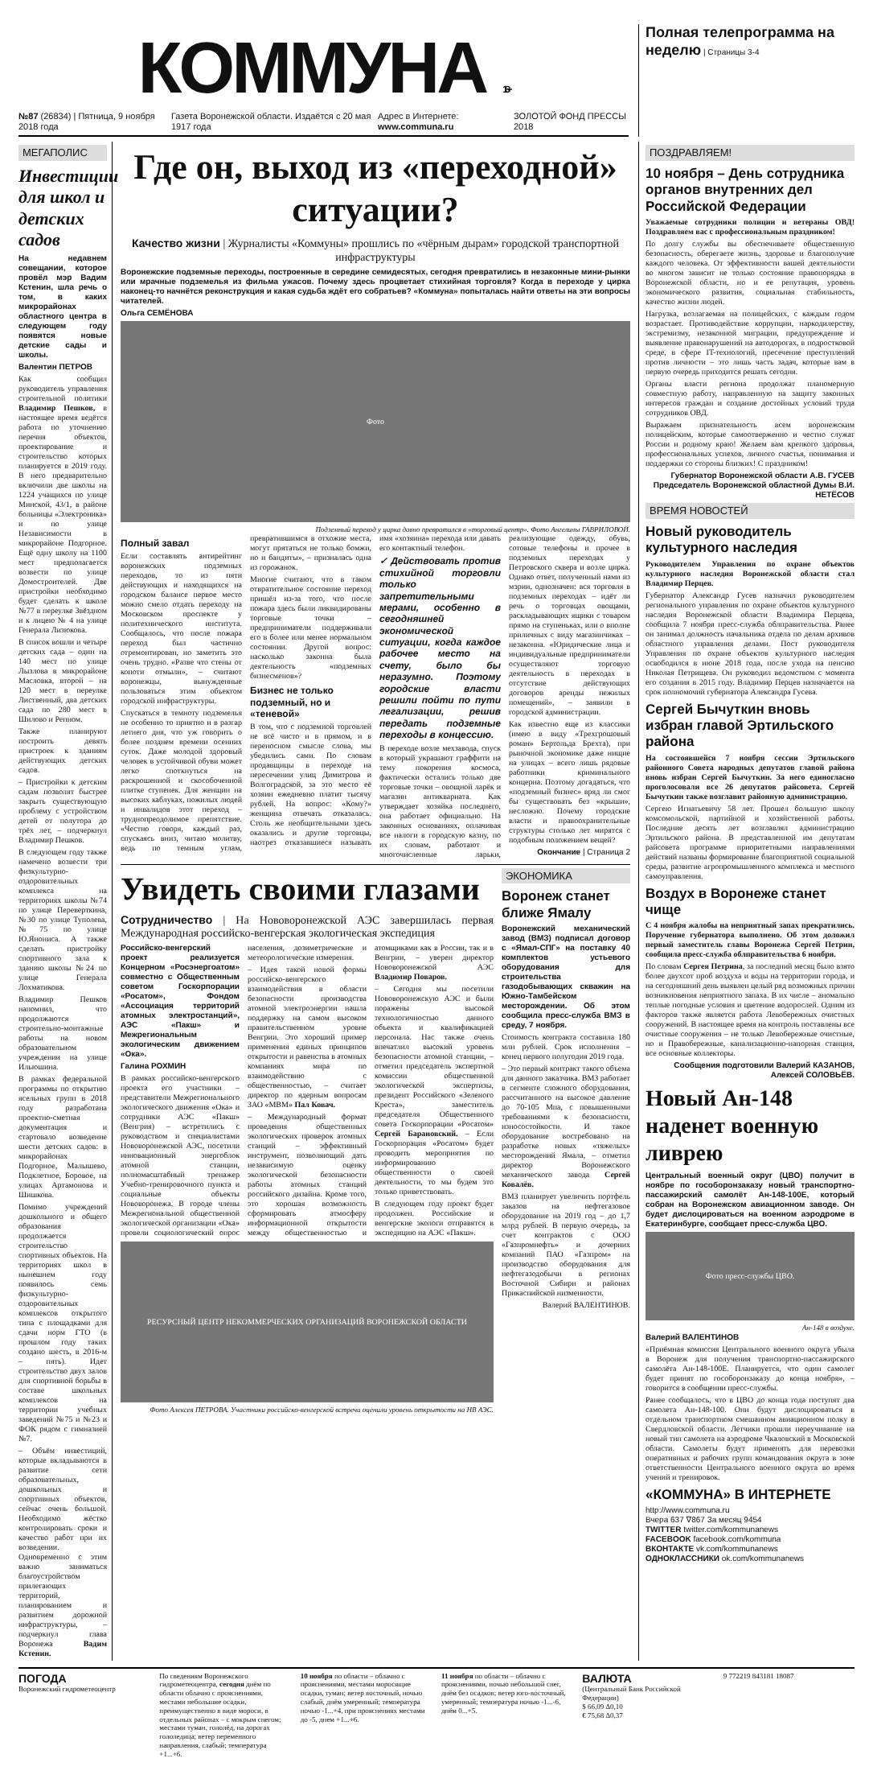КОММУНА 16+
№87 (26834) | Пятница, 9 ноября 2018 года Газета Воронежской области. Издаётся с 20 мая 1917 года Адрес в Интернете: www.communa.ru ЗОЛОТОЙ ФОНД ПРЕССЫ 2018
Полная телепрограмма на неделю | Страницы 3-4
МЕГАПОЛИС
Инвестиции для школ и детских садов
На недавнем совещании, которое провёл мэр Вадим Кстенин, шла речь о том, в каких микрорайонах областного центра в следующем году появятся новые детские сады и школы.
Валентин ПЕТРОВ
Как сообщил руководитель управления строительной политики Владимир Пешков, в настоящее время ведётся работа по уточнению перечня объектов, проектирование и строительство которых планируется в 2019 году. В него предварительно включили две школы на 1224 учащихся по улице Минской, 43/1, в районе больницы «Электроника» и по улице Независимости в микрорайоне Подгорное. Ещё одну школу на 1100 мест предполагается возвести по улице Домостроителей. Две пристройки необходимо будет сделать к школе №77 в переулке Звёздном и к лицею № 4 на улице Генерала Лизюкова.
В список вошли и четыре детских сада – один на 140 мест по улице Лызлова в микрорайоне Масловка, второй – на 120 мест в переулке Лиственный, два детских сада по 280 мест в Шилово и Репном.
Также планируют построить девять пристроек к зданиям действующих детских садов.
– Пристройки к детским садам позволят быстрее закрыть существующую проблему с устройством детей от полутора до трёх лет, – подчеркнул Владимир Пешков.
В следующем году также намечено возвести три физкультурно-оздоровительных комплекса на территориях школы №74 по улице Переверткина, №30 по улице Туполева, №75 по улице Ю.Янониса. А также сделать пристройку спортивного зала к зданию школы №24 по улице Генерала Лохматикова.
Владимир Пешков напомнил, что продолжаются строительно-монтажные работы на новом образовательном учреждении на улице Ильюшина.
В рамках федеральной программы по открытию ясельных групп в 2018 году разработана проектно-сметная документация и стартовало возведение шести детских садов: в микрорайонах Подгорное, Малышево, Подклетное, Боровое, на улицах Артамонова и Шишкова.
Помимо учреждений дошкольного и общего образования продолжается строительство спортивных объектов. На территориях школ в нынешнем году появилось семь физкультурно-оздоровительных комплексов открытого типа с площадками для сдачи норм ГТО (в прошлом году таких создано шесть, в 2016-м – пять). Идет строительство двух залов для спортивной борьбы в составе школьных комплексов на территории учебных заведений №75 и №23 и ФОК рядом с гимназией №7.
– Объём инвестиций, которые вкладываются в развитие сети образовательных, дошкольных и спортивных объектов, сейчас очень большой. Необходимо жёстко контролировать сроки и качество работ при их возведении. Одновременно с этим важно заниматься благоустройством прилегающих территорий, планированием и развитием дорожной инфраструктуры, – подчеркнул глава Воронежа Вадим Кстенин.
Где он, выход из «переходной» ситуации?
Качество жизни | Журналисты «Коммуны» прошлись по «чёрным дырам» городской транспортной инфраструктуры
Воронежские подземные переходы, построенные в середине семидесятых, сегодня превратились в незаконные мини-рынки или мрачные подземелья из фильма ужасов. Почему здесь процветает стихийная торговля? Когда в переходе у цирка наконец-то начнётся реконструкция и какая судьба ждёт его собратьев? «Коммуна» попыталась найти ответы на эти вопросы читателей.
Ольга СЕМЁНОВА
Фото
Подземный переход у цирка давно превратился в «торговый центр». Фото Ангелины ГАВРИЛОВОЙ.
Полный завал
Если составлять антирейтинг воронежских подземных переходов, то из пяти действующих и находящихся на городском балансе первое место можно смело отдать переходу на Московском проспекте у политехнического института. Сообщалось, что после пожара переход был частично отремонтирован, но заметить это очень трудно. «Разве что стены от копоти отмыли», – считают воронежцы, вынужденные пользоваться этим объектом городской инфраструктуры.
Спускаться в темноту подземелья не особенно то приятно и в разгар летнего дня, что уж говорить о более позднем времени осенних суток. Даже молодой здоровый человек в устойчивой обуви может легко споткнуться на раскрошенной и скособоченной плитке ступенек. Для женщин на высоких каблуках, пожилых людей и инвалидов этот переход – труднопреодолимое препятствие. «Честно говоря, каждый раз, спускаясь вниз, читаю молитву, ведь по темным углам, превратившимся в отхожие места, могут прятаться не только бомжи, но и бандиты», – призналась одна из горожанок.
Многие считают, что в таком отвратительное состояние переход пришёл из-за того, что после пожара здесь были ликвидированы торговые точки – предприниматели поддерживали его в более или менее нормальном состоянии. Другой вопрос: насколько законна была деятельность «подземных бизнесменов»?
Бизнес не только подземный, но и «теневой»
В том, что с подземной торговлей не всё чисто и в прямом, и в переносном смысле слова, мы убедились сами. По словам продавщицы в переходе на пересечении улиц Димитрова и Волгоградской, за это место её хозяин ежедневно платит тысячу рублей. На вопрос: «Кому?» женщина отвечать отказалась. Столь же необщительными здесь оказались и другие торговцы, наотрез отказавшиеся называть имя «хозяина» перехода или давать его контактный телефон.
✓ Действовать против стихийной торговли только запретительными мерами, особенно в сегодняшней экономической ситуации, когда каждое рабочее место на счету, было бы неразумно. Поэтому городские власти решили пойти по пути легализации, решив передать подземные переходы в концессию.
В переходе возле мехзавода, спуск в который украшают граффити на тему покорения космоса, фактически остались только две торговые точки – овощной ларёк и магазин антиквариата. Как утверждает хозяйка последнего, она работает официально. На законных основаниях, оплачивая все налоги в городскую казну, по их словам, работают и многочисленные ларьки, реализующие одежду, обувь, сотовые телефоны и прочее в подземных переходах у Петровского сквера и возле цирка. Однако ответ, полученный нами из мэрии, однозначен: вся торговля в подземных переходах – идёт ли речь о торговцах овощами, раскладывающих ящики с товаром прямо на ступеньках, или о вполне приличных с виду магазинчиках – незаконна. «Юридические лица и индивидуальные предприниматели осуществляют торговую деятельность в переходах в отсутствие действующих договоров аренды нежилых помещений», – заявили в городской администрации.
Как известно еще из классики (имею в виду «Трехгрошовый роман» Бертольда Брехта), при рыночной экономике даже нищие на улицах – всего лишь рядовые работники криминального концерна. Поэтому догадаться, что «подземный бизнес» вряд ли смог бы существовать без «крыши», несложно. Почему городские власти и правоохранительные структуры столько лет мирятся с подобным положением вещей?
Окончание | Страница 2
Увидеть своими глазами
Сотрудничество | На Нововоронежской АЭС завершилась первая Международная российско-венгерская экологическая экспедиция
Российско-венгерский проект реализуется Концерном «Росэнергоатом» совместно с Общественным советом Госкорпорации «Росатом», Фондом «Ассоциация территорий атомных электростанций», АЭС «Пакш» и Межрегиональным экологическим движением «Ока».
Галина РОХМИН
В рамках российско-венгерского проекта его участники – представители Межрегионального экологического движения «Ока» и сотрудники АЭС «Пакш» (Венгрия) – встретились с руководством и специалистами Нововоронежской АЭС, посетили инновационный энергоблок атомной станции, полномасштабный тренажер Учебно-тренировочного пункта и социальные объекты Нововоронежа. В городе члены Межрегиональной общественной экологической организации «Ока» провели социологический опрос населения, дозиметрические и метеорологические измерения.
– Идея такой новой формы российско-венгерского взаимодействия в области безопасности производства атомной электроэнергии нашла поддержку на самом высоком правительственном уровне Венгрии. Это хороший пример применения единых принципов открытости и равенства в атомных компаниях мира по взаимодействию с общественностью, – считает директор по ядерным вопросам ЗАО «МВМ» Пал Ковач.
– Международный формат проведения общественных экологических проверок атомных станций – эффективный инструмент, позволяющий дать независимую оценку экологической безопасности работы атомных станций российского дизайна. Кроме того, это хорошая возможность сформировать атмосферу информационной открытости между общественностью и атомщиками как в России, так и в Венгрии, – уверен директор Нововоронежской АЭС Владимир Поваров.
– Сегодня мы посетили Нововоронежскую АЭС и были поражены высокой технологичностью данного объекта и квалификацией персонала. Нас также очень впечатлил высокий уровень безопасности атомной станции, – отметил председатель экспертной комиссии общественной экологической экспертизы, президент Российского «Зеленого Креста», заместитель председателя Общественного совета Госкорпорации «Росатом» Сергей Барановский. – Если Госкорпорация «Росатом» будет проводить мероприятия по информированию общественности о своей деятельности, то мы будем это только приветствовать.
В следующем году проект будет продолжен. Российские и венгерские экологи отправятся в экспедицию на АЭС «Пакш».
РЕСУРСНЫЙ ЦЕНТР НЕКОММЕРЧЕСКИХ ОРГАНИЗАЦИЙ ВОРОНЕЖСКОЙ ОБЛАСТИ
Фото Алексея ПЕТРОВА. Участники российско-венгерской встречи оценили уровень открытости на НВ АЭС.
ЭКОНОМИКА
Воронеж станет ближе Ямалу
Воронежский механический завод (ВМЗ) подписал договор с «Ямал-СПГ» на поставку 40 комплектов устьевого оборудования для строительства газодобывающих скважин на Южно-Тамбейском месторождении. Об этом сообщила пресс-служба ВМЗ в среду, 7 ноября.
Стоимость контракта составила 180 млн рублей. Срок исполнения – конец первого полугодия 2019 года.
– Это первый контракт такого объема для данного заказчика. ВМЗ работает в сегменте сложного оборудования, рассчитанного на высокое давление до 70-105 Мпа, с повышенными требованиями к безопасности, износостойкости. И такое оборудование востребовано на разработке новых «тяжелых» месторождений Ямала, – отметил директор Воронежского механического завода Сергей Ковалёв.
ВМЗ планирует увеличить портфель заказов на нефтегазовое оборудование на 2019 год – до 1,7 млрд рублей. В первую очередь, за счет контрактов с ООО «Газпромнефть» и дочерних компаний ПАО «Газпром» на производство оборудования для нефтегазодобычи в регионах Восточной Сибири и районах Прикаспийской низменности.
Валерий ВАЛЕНТИНОВ.
ПОЗДРАВЛЯЕМ!
10 ноября – День сотрудника органов внутренних дел Российской Федерации
Уважаемые сотрудники полиции и ветераны ОВД! Поздравляем вас с профессиональным праздником!
По долгу службы вы обеспечиваете общественную безопасность, оберегаете жизнь, здоровье и благополучие каждого человека. От эффективности вашей деятельности во многом зависит не только состояние правопорядка в Воронежской области, но и ее репутация, уровень экономического развития, социальная стабильность, качество жизни людей.
Нагрузка, возлагаемая на полицейских, с каждым годом возрастает. Противодействие коррупции, наркодилерству, экстремизму, незаконной миграции, предупреждение и выявление правонарушений на автодорогах, в подростковой среде, в сфере IT-технологий, пресечение преступлений против личности – это лишь часть задач, которые вам в первую очередь приходится решать сегодня.
Органы власти региона продолжат планомерную совместную работу, направленную на защиту законных интересов граждан и создание достойных условий труда сотрудников ОВД.
Выражаем признательность всем воронежским полицейским, которые самоотверженно и честно служат России и родному краю! Желаем вам крепкого здоровья, профессиональных успехов, личного счастья, понимания и поддержки со стороны близких! С праздником!
Губернатор Воронежской области А.В. ГУСЕВ
Председатель Воронежской областной Думы В.И. НЕТЁСОВ
ВРЕМЯ НОВОСТЕЙ
Новый руководитель культурного наследия
Руководителем Управления по охране объектов культурного наследия Воронежской области стал Владимир Перцев.
Губернатор Александр Гусев назначил руководителем регионального управления по охране объектов культурного наследия Воронежской области Владимира Перцева, сообщила 7 ноября пресс-служба облправительства. Ранее он занимал должность начальника отдела по делам архивов областного управления делами. Пост руководителя Управления по охране объектов культурного наследия освободился в июне 2018 года, после ухода на пенсию Николая Петрищева. Он руководил ведомством с момента его создания в 2015 году. Владимир Перцев назначается на срок полномочий губернатора Александра Гусева.
Сергей Бычуткин вновь избран главой Эртильского района
На состоявшейся 7 ноября сессии Эртильского районного Совета народных депутатов главой района вновь избран Сергей Бычуткин. За него единогласно проголосовали все 26 депутатов райсовета. Сергей Бычуткин также возглавит районную администрацию.
Сергею Игнатьевичу 58 лет. Прошел большую школу комсомольской, партийной и хозяйственной работы. Последние десять лет возглавлял администрацию Эртильского района. В представленной им депутатам райсовета программе приоритетными направлениями действий названы формирование благоприятной социальной среды, развитие агропромышленного комплекса и местного самоуправления.
Воздух в Воронеже станет чище
С 4 ноября жалобы на неприятный запах прекратились. Поручение губернатора выполнено. Об этом доложил первый заместитель главы Воронежа Сергей Петрин, сообщила пресс-служба облправительства 6 ноября.
По словам Сергея Петрина, за последний месяц было взято более двухсот проб воздуха и воды на территории города, и на сегодняшний день выявлен целый ряд возможных причин возникновения неприятного запаха. В их числе – аномально теплые погодные условия и цветение водорослей. Одним из факторов также является работа Левобережных очистных сооружений. В настоящее время на контроль поставлены все очистные сооружения – не только Левобережные очистные, но и Правобережные, канализационно-напорная станция, все основные коллекторы.
Сообщения подготовили Валерий КАЗАНОВ, Алексей СОЛОВЬЁВ.
Новый Ан-148 наденет военную ливрею
Центральный военный округ (ЦВО) получит в ноябре по гособоронзаказу новый транспортно-пассажирский самолёт Ан-148-100Е, который собран на Воронежском авиационном заводе. Он будет дислоцироваться на военном аэродроме в Екатеринбурге, сообщает пресс-служба ЦВО.
Фото пресс-службы ЦВО.
Ан-148 в воздухе.
Валерий ВАЛЕНТИНОВ
«Приёмная комиссия Центрального военного округа убыла в Воронеж для получения транспортно-пассажирского самолёта Ан-148-100Е. Планируется, что один самолет будет принят по гособоронзаказу до конца ноября», – говорится в сообщении пресс-службы.
Ранее сообщалось, что в ЦВО до конца года поступят два самолета Ан-148-100. Они будут дислоцироваться в отдельном транспортном смешанном авиационном полку в Свердловской области. Летчики прошли переучивание на новый тип самолета на аэродроме Чкаловский в Московской области. Самолеты будут применять для перевозки оперативных и рабочих групп командования округа в зоне ответственности Центрального военного округа во время учений и тренировок.
«КОММУНА» В ИНТЕРНЕТЕ
http://www.communa.ru
Вчера 637 ∇867 За месяц 9454
TWITTER twitter.com/kommunanews
FACEBOOK facebook.com/kommuna
ВКОНТАКТЕ vk.com/kommunanews
ОДНОКЛАССНИКИ ok.com/kommunanews
ПОГОДА
Воронежский гидрометеоцентр
По сведениям Воронежского гидрометеоцентра, сегодня днём по области облачно с прояснениями, местами небольшие осадки, преимущественно в виде мороси, в отдельных районах – с мокрым снегом; местами туман, гололёд, на дорогах гололедица; ветер переменного направления, слабый; температура +1...+6.
10 ноября по области – облачно с прояснениями, местами моросящие осадки, туман; ветер восточный, ночью слабый, днём умеренный; температура ночью -1...+4, при прояснениях местами до -5, днем +1...+6.
11 ноября по области – облачно с прояснениями, ночью небольшой снег, днём без осадков; ветер юго-восточный, умеренный; температура ночью -1...-6, днём 0...+5.
ВАЛЮТА
(Центральный Банк Российской Федерации)
$ 66,09 ∆0,10
€ 75,68 ∆0,37
9 772219 843181 18087